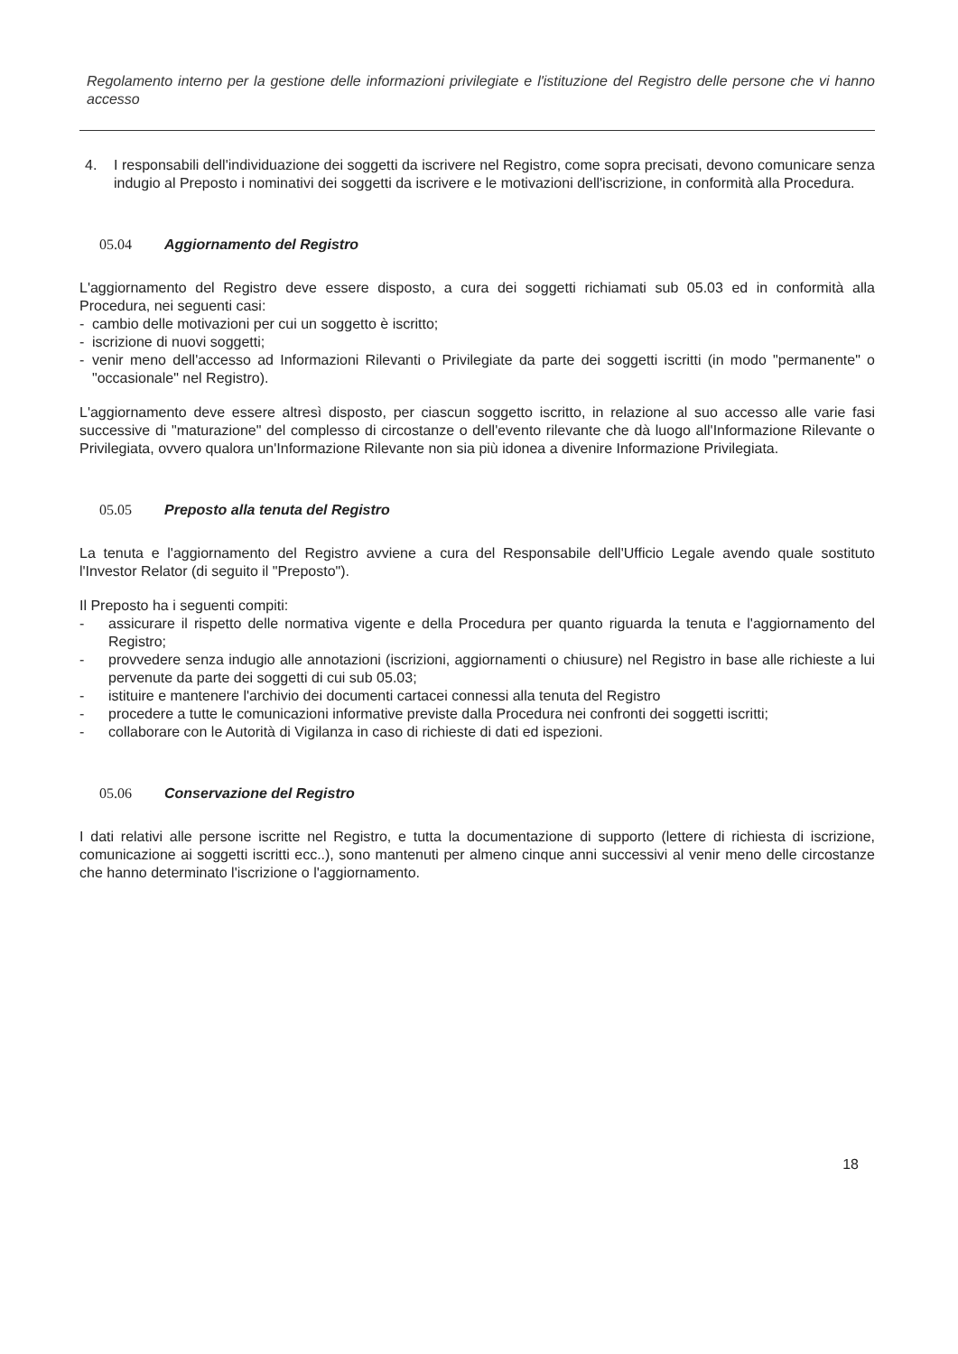Regolamento interno per la gestione delle informazioni privilegiate e l'istituzione del Registro delle persone che vi hanno accesso
4. I responsabili dell'individuazione dei soggetti da iscrivere nel Registro, come sopra precisati, devono comunicare senza indugio al Preposto i nominativi dei soggetti da iscrivere e le motivazioni dell'iscrizione, in conformità alla Procedura.
05.04 Aggiornamento del Registro
L'aggiornamento del Registro deve essere disposto, a cura dei soggetti richiamati sub 05.03 ed in conformità alla Procedura, nei seguenti casi:
- cambio delle motivazioni per cui un soggetto è iscritto;
- iscrizione di nuovi soggetti;
- venir meno dell'accesso ad Informazioni Rilevanti o Privilegiate da parte dei soggetti iscritti (in modo "permanente" o "occasionale" nel Registro).
L'aggiornamento deve essere altresì disposto, per ciascun soggetto iscritto, in relazione al suo accesso alle varie fasi successive di "maturazione" del complesso di circostanze o dell'evento rilevante che dà luogo all'Informazione Rilevante o Privilegiata, ovvero qualora un'Informazione Rilevante non sia più idonea a divenire Informazione Privilegiata.
05.05 Preposto alla tenuta del Registro
La tenuta e l'aggiornamento del Registro avviene a cura del Responsabile dell'Ufficio Legale avendo quale sostituto l'Investor Relator (di seguito il "Preposto").
Il Preposto ha i seguenti compiti:
- assicurare il rispetto delle normativa vigente e della Procedura per quanto riguarda la tenuta e l'aggiornamento del Registro;
- provvedere senza indugio alle annotazioni (iscrizioni, aggiornamenti o chiusure) nel Registro in base alle richieste a lui pervenute da parte dei soggetti di cui sub 05.03;
- istituire e mantenere l'archivio dei documenti cartacei connessi alla tenuta del Registro
- procedere a tutte le comunicazioni informative previste dalla Procedura nei confronti dei soggetti iscritti;
- collaborare con le Autorità di Vigilanza in caso di richieste di dati ed ispezioni.
05.06 Conservazione del Registro
I dati relativi alle persone iscritte nel Registro, e tutta la documentazione di supporto (lettere di richiesta di iscrizione, comunicazione ai soggetti iscritti ecc..), sono mantenuti per almeno cinque anni successivi al venir meno delle circostanze che hanno determinato l'iscrizione o l'aggiornamento.
18